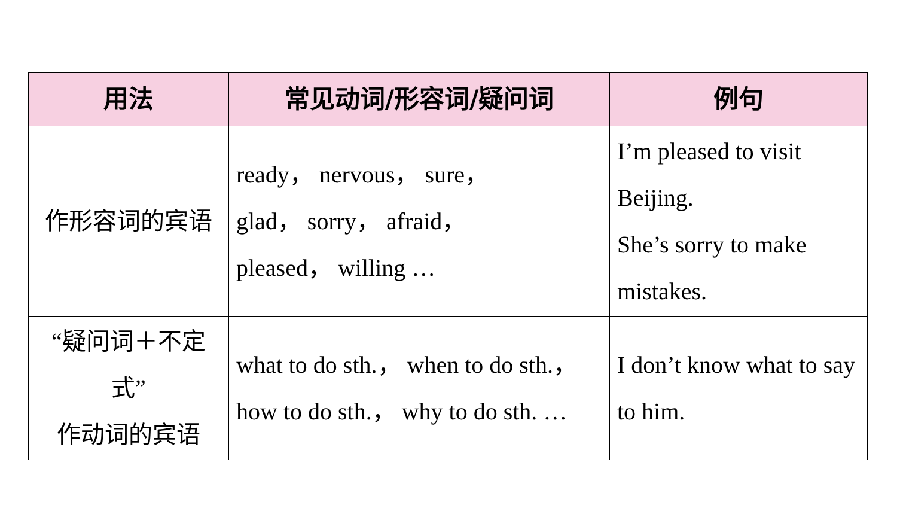| 用法 | 常见动词/形容词/疑问词 | 例句 |
| --- | --- | --- |
| 作形容词的宾语 | ready， nervous， sure， glad， sorry， afraid， pleased， willing … | I’m pleased to visit Beijing. She’s sorry to make mistakes. |
| “疑问词＋不定式” 作动词的宾语 | what to do sth.， when to do sth.， how to do sth.， why to do sth. … | I don’t know what to say to him. |